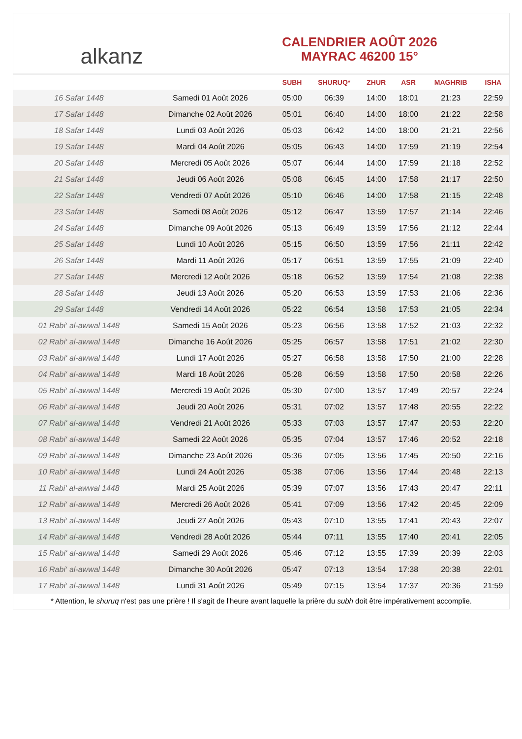alkanz
CALENDRIER AOÛT 2026
MAYRAC 46200 15°
| | | SUBH | SHURUQ* | ZHUR | ASR | MAGHRIB | ISHA |
| --- | --- | --- | --- | --- | --- | --- | --- |
| 16 Safar 1448 | Samedi 01 Août 2026 | 05:00 | 06:39 | 14:00 | 18:01 | 21:23 | 22:59 |
| 17 Safar 1448 | Dimanche 02 Août 2026 | 05:01 | 06:40 | 14:00 | 18:00 | 21:22 | 22:58 |
| 18 Safar 1448 | Lundi 03 Août 2026 | 05:03 | 06:42 | 14:00 | 18:00 | 21:21 | 22:56 |
| 19 Safar 1448 | Mardi 04 Août 2026 | 05:05 | 06:43 | 14:00 | 17:59 | 21:19 | 22:54 |
| 20 Safar 1448 | Mercredi 05 Août 2026 | 05:07 | 06:44 | 14:00 | 17:59 | 21:18 | 22:52 |
| 21 Safar 1448 | Jeudi 06 Août 2026 | 05:08 | 06:45 | 14:00 | 17:58 | 21:17 | 22:50 |
| 22 Safar 1448 | Vendredi 07 Août 2026 | 05:10 | 06:46 | 14:00 | 17:58 | 21:15 | 22:48 |
| 23 Safar 1448 | Samedi 08 Août 2026 | 05:12 | 06:47 | 13:59 | 17:57 | 21:14 | 22:46 |
| 24 Safar 1448 | Dimanche 09 Août 2026 | 05:13 | 06:49 | 13:59 | 17:56 | 21:12 | 22:44 |
| 25 Safar 1448 | Lundi 10 Août 2026 | 05:15 | 06:50 | 13:59 | 17:56 | 21:11 | 22:42 |
| 26 Safar 1448 | Mardi 11 Août 2026 | 05:17 | 06:51 | 13:59 | 17:55 | 21:09 | 22:40 |
| 27 Safar 1448 | Mercredi 12 Août 2026 | 05:18 | 06:52 | 13:59 | 17:54 | 21:08 | 22:38 |
| 28 Safar 1448 | Jeudi 13 Août 2026 | 05:20 | 06:53 | 13:59 | 17:53 | 21:06 | 22:36 |
| 29 Safar 1448 | Vendredi 14 Août 2026 | 05:22 | 06:54 | 13:58 | 17:53 | 21:05 | 22:34 |
| 01 Rabi‘ al-awwal 1448 | Samedi 15 Août 2026 | 05:23 | 06:56 | 13:58 | 17:52 | 21:03 | 22:32 |
| 02 Rabi‘ al-awwal 1448 | Dimanche 16 Août 2026 | 05:25 | 06:57 | 13:58 | 17:51 | 21:02 | 22:30 |
| 03 Rabi‘ al-awwal 1448 | Lundi 17 Août 2026 | 05:27 | 06:58 | 13:58 | 17:50 | 21:00 | 22:28 |
| 04 Rabi‘ al-awwal 1448 | Mardi 18 Août 2026 | 05:28 | 06:59 | 13:58 | 17:50 | 20:58 | 22:26 |
| 05 Rabi‘ al-awwal 1448 | Mercredi 19 Août 2026 | 05:30 | 07:00 | 13:57 | 17:49 | 20:57 | 22:24 |
| 06 Rabi‘ al-awwal 1448 | Jeudi 20 Août 2026 | 05:31 | 07:02 | 13:57 | 17:48 | 20:55 | 22:22 |
| 07 Rabi‘ al-awwal 1448 | Vendredi 21 Août 2026 | 05:33 | 07:03 | 13:57 | 17:47 | 20:53 | 22:20 |
| 08 Rabi‘ al-awwal 1448 | Samedi 22 Août 2026 | 05:35 | 07:04 | 13:57 | 17:46 | 20:52 | 22:18 |
| 09 Rabi‘ al-awwal 1448 | Dimanche 23 Août 2026 | 05:36 | 07:05 | 13:56 | 17:45 | 20:50 | 22:16 |
| 10 Rabi‘ al-awwal 1448 | Lundi 24 Août 2026 | 05:38 | 07:06 | 13:56 | 17:44 | 20:48 | 22:13 |
| 11 Rabi‘ al-awwal 1448 | Mardi 25 Août 2026 | 05:39 | 07:07 | 13:56 | 17:43 | 20:47 | 22:11 |
| 12 Rabi‘ al-awwal 1448 | Mercredi 26 Août 2026 | 05:41 | 07:09 | 13:56 | 17:42 | 20:45 | 22:09 |
| 13 Rabi‘ al-awwal 1448 | Jeudi 27 Août 2026 | 05:43 | 07:10 | 13:55 | 17:41 | 20:43 | 22:07 |
| 14 Rabi‘ al-awwal 1448 | Vendredi 28 Août 2026 | 05:44 | 07:11 | 13:55 | 17:40 | 20:41 | 22:05 |
| 15 Rabi‘ al-awwal 1448 | Samedi 29 Août 2026 | 05:46 | 07:12 | 13:55 | 17:39 | 20:39 | 22:03 |
| 16 Rabi‘ al-awwal 1448 | Dimanche 30 Août 2026 | 05:47 | 07:13 | 13:54 | 17:38 | 20:38 | 22:01 |
| 17 Rabi‘ al-awwal 1448 | Lundi 31 Août 2026 | 05:49 | 07:15 | 13:54 | 17:37 | 20:36 | 21:59 |
* Attention, le shuruq n'est pas une prière ! Il s'agit de l'heure avant laquelle la prière du subh doit être impérativement accomplie.